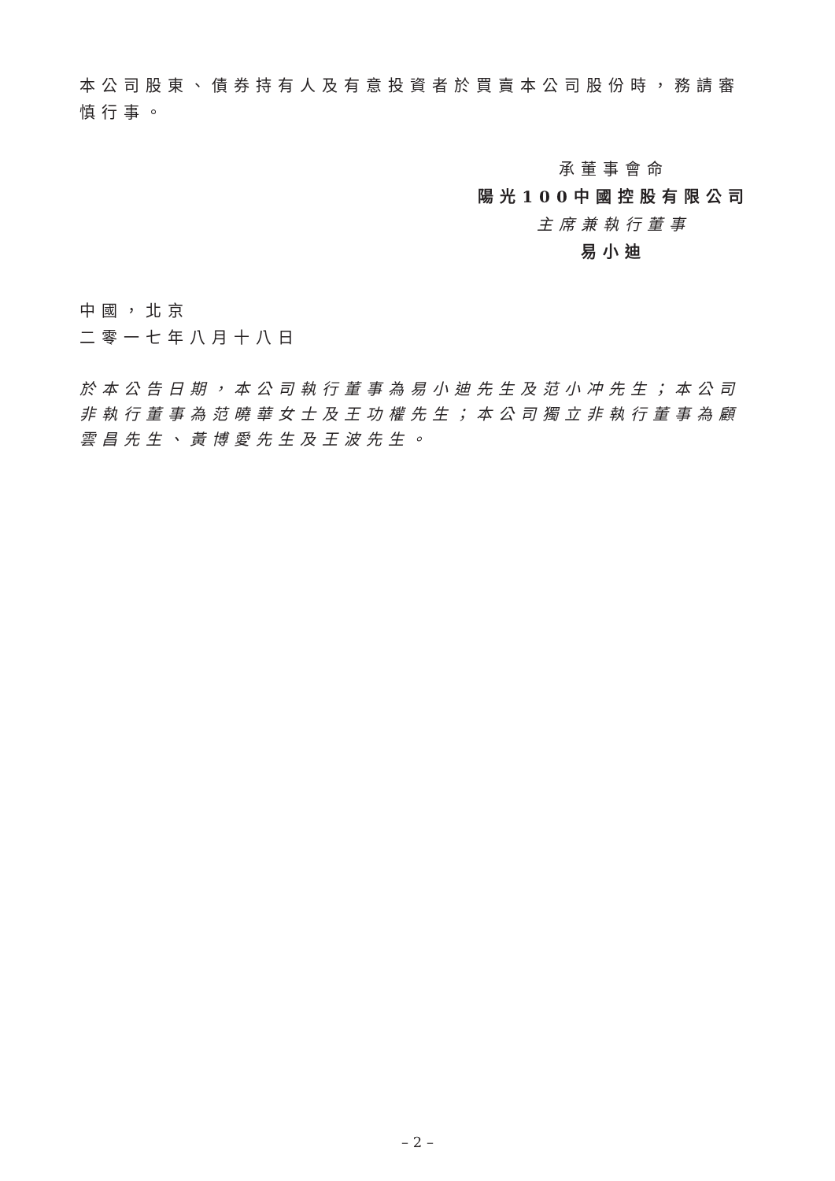本公司股東、債券持有人及有意投資者於買賣本公司股份時，務請審慎行事。
承董事會命
陽光100中國控股有限公司
主席兼執行董事
易小迪
中國，北京
二零一七年八月十八日
於本公告日期，本公司執行董事為易小迪先生及范小冲先生；本公司非執行董事為范曉華女士及王功權先生；本公司獨立非執行董事為顧雲昌先生、黃博愛先生及王波先生。
– 2 –